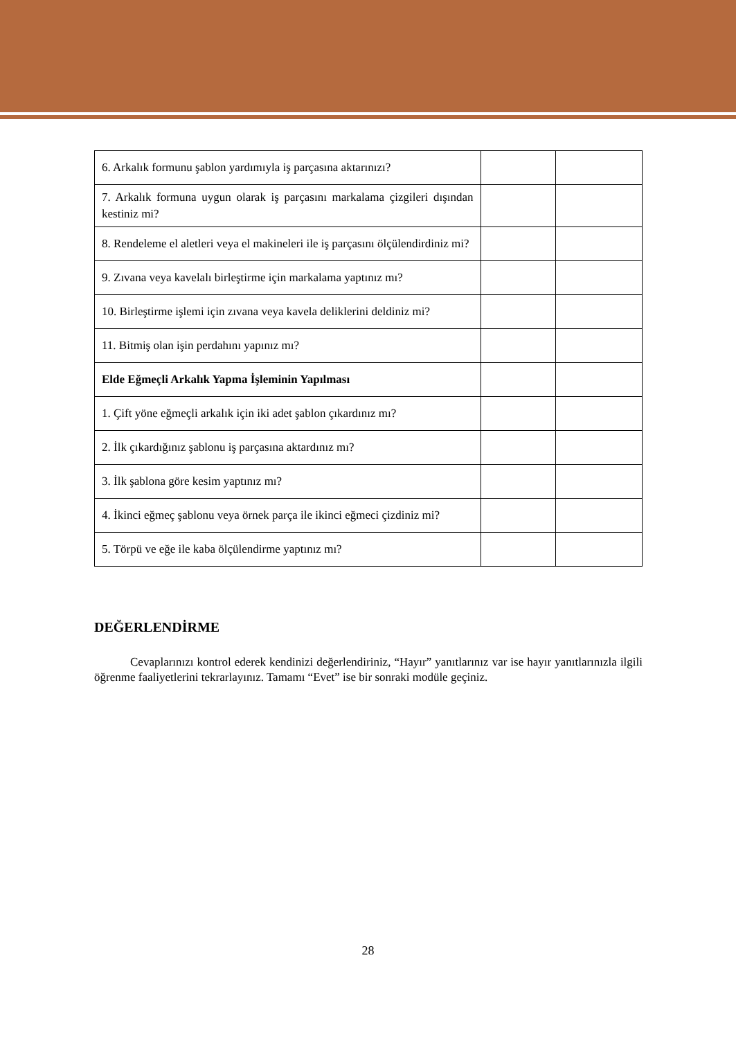| 6. Arkalık formunu şablon yardımıyla iş parçasına aktarınızı? | | |
| 7. Arkalık formuna uygun olarak iş parçasını markalama çizgileri dışından kestiniz mi? | | |
| 8. Rendeleme el aletleri veya el makineleri ile iş parçasını ölçülendirdiniz mi? | | |
| 9. Zıvana veya kavelalı birleştirme için markalama yaptınız mı? | | |
| 10. Birleştirme işlemi için zıvana veya kavela deliklerini deldiniz mi? | | |
| 11. Bitmiş olan işin perdahını yapınız mı? | | |
| Elde Eğmeçli Arkalık Yapma İşleminin Yapılması | | |
| 1. Çift yöne eğmeçli arkalık için iki adet şablon çıkardınız mı? | | |
| 2. İlk çıkardığınız şablonu iş parçasına aktardınız mı? | | |
| 3. İlk şablona göre kesim yaptınız mı? | | |
| 4. İkinci eğmeç şablonu veya örnek parça ile ikinci eğmeci çizdiniz mi? | | |
| 5. Törpü ve eğe ile kaba ölçülendirme yaptınız mı? | | |
DEĞERLENDİRME
Cevaplarınızı kontrol ederek kendinizi değerlendiriniz, “Hayır” yanıtlarınız var ise hayır yanıtlarınızla ilgili öğrenme faaliyetlerini tekrarlayınız. Tamamı “Evet” ise bir sonraki modüle geçiniz.
28